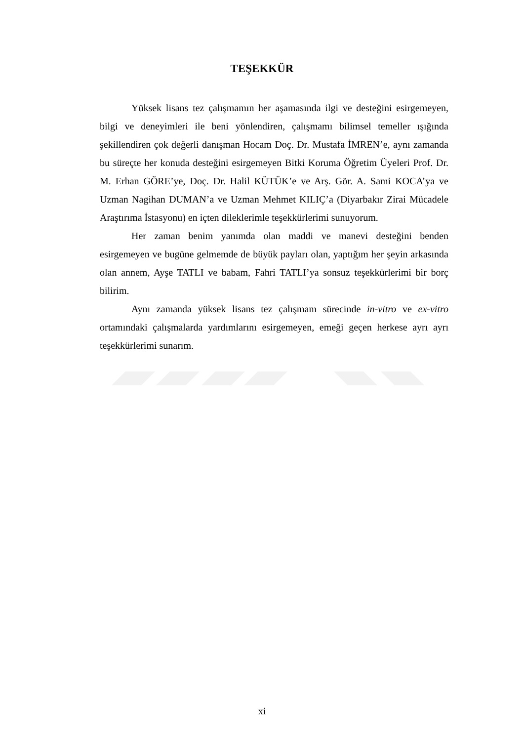TEŞEKKÜR
Yüksek lisans tez çalışmamın her aşamasında ilgi ve desteğini esirgemeyen, bilgi ve deneyimleri ile beni yönlendiren, çalışmamı bilimsel temeller ışığında şekillendiren çok değerli danışman Hocam Doç. Dr. Mustafa İMREN’e, aynı zamanda bu süreçte her konuda desteğini esirgemeyen Bitki Koruma Öğretim Üyeleri Prof. Dr. M. Erhan GÖRE’ye, Doç. Dr. Halil KÜTÜK’e ve Arş. Gör. A. Sami KOCA’ya ve Uzman Nagihan DUMAN’a ve Uzman Mehmet KILIÇ’a (Diyarbakır Zirai Mücadele Araştırıma İstasyonu) en içten dileklerimle teşekkürlerimi sunuyorum.
Her zaman benim yanımda olan maddi ve manevi desteğini benden esirgemeyen ve bugüne gelmemde de büyük payları olan, yaptığım her şeyin arkasında olan annem, Ayşe TATLI ve babam, Fahri TATLI’ya sonsuz teşekkürlerimi bir borç bilirim.
Aynı zamanda yüksek lisans tez çalışmam sürecinde in-vitro ve ex-vitro ortamındaki çalışmalarda yardımlarını esirgemeyen, emeği geçen herkese ayrı ayrı teşekkürlerimi sunarım.
xi